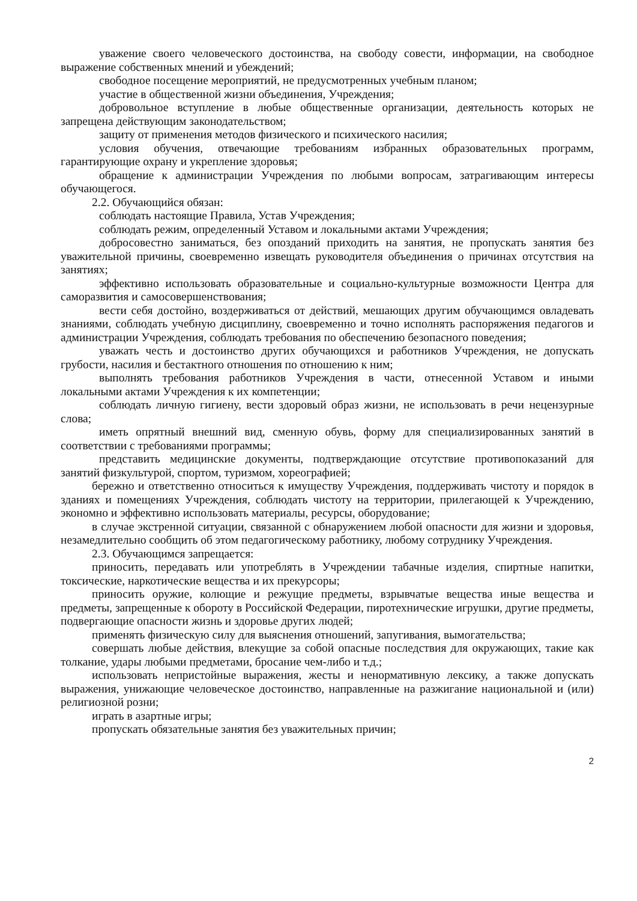уважение своего человеческого достоинства, на свободу совести, информации, на свободное выражение собственных мнений и убеждений;
свободное посещение мероприятий, не предусмотренных учебным планом;
участие в общественной жизни объединения, Учреждения;
добровольное вступление в любые общественные организации, деятельность которых не запрещена действующим законодательством;
защиту от применения методов физического и психического насилия;
условия обучения, отвечающие требованиям избранных образовательных программ, гарантирующие охрану и укрепление здоровья;
обращение к администрации Учреждения по любыми вопросам, затрагивающим интересы обучающегося.
2.2. Обучающийся обязан:
соблюдать настоящие Правила, Устав Учреждения;
соблюдать режим, определенный Уставом и локальными актами Учреждения;
добросовестно заниматься, без опозданий приходить на занятия, не пропускать занятия без уважительной причины, своевременно извещать руководителя объединения о причинах отсутствия на занятиях;
эффективно использовать образовательные и социально-культурные возможности Центра для саморазвития и самосовершенствования;
вести себя достойно, воздерживаться от действий, мешающих другим обучающимся овладевать знаниями, соблюдать учебную дисциплину, своевременно и точно исполнять распоряжения педагогов и администрации Учреждения, соблюдать требования по обеспечению безопасного поведения;
уважать честь и достоинство других обучающихся и работников Учреждения, не допускать грубости, насилия и бестактного отношения по отношению к ним;
выполнять требования работников Учреждения в части, отнесенной Уставом и иными локальными актами Учреждения к их компетенции;
соблюдать личную гигиену, вести здоровый образ жизни, не использовать в речи нецензурные слова;
иметь опрятный внешний вид, сменную обувь, форму для специализированных занятий в соответствии с требованиями программы;
представить медицинские документы, подтверждающие отсутствие противопоказаний для занятий физкультурой, спортом, туризмом, хореографией;
бережно и ответственно относиться к имуществу Учреждения, поддерживать чистоту и порядок в зданиях и помещениях Учреждения, соблюдать чистоту на территории, прилегающей к Учреждению, экономно и эффективно использовать материалы, ресурсы, оборудование;
в случае экстренной ситуации, связанной с обнаружением любой опасности для жизни и здоровья, незамедлительно сообщить об этом педагогическому работнику, любому сотруднику Учреждения.
2.3. Обучающимся запрещается:
приносить, передавать или употреблять в Учреждении табачные изделия, спиртные напитки, токсические, наркотические вещества и их прекурсоры;
приносить оружие, колющие и режущие предметы, взрывчатые вещества иные вещества и предметы, запрещенные к обороту в Российской Федерации, пиротехнические игрушки, другие предметы, подвергающие опасности жизнь и здоровье других людей;
применять физическую силу для выяснения отношений, запугивания, вымогательства;
совершать любые действия, влекущие за собой опасные последствия для окружающих, такие как толкание, удары любыми предметами, бросание чем-либо и т.д.;
использовать непристойные выражения, жесты и ненормативную лексику, а также допускать выражения, унижающие человеческое достоинство, направленные на разжигание национальной и (или) религиозной розни;
играть в азартные игры;
пропускать обязательные занятия без уважительных причин;
2